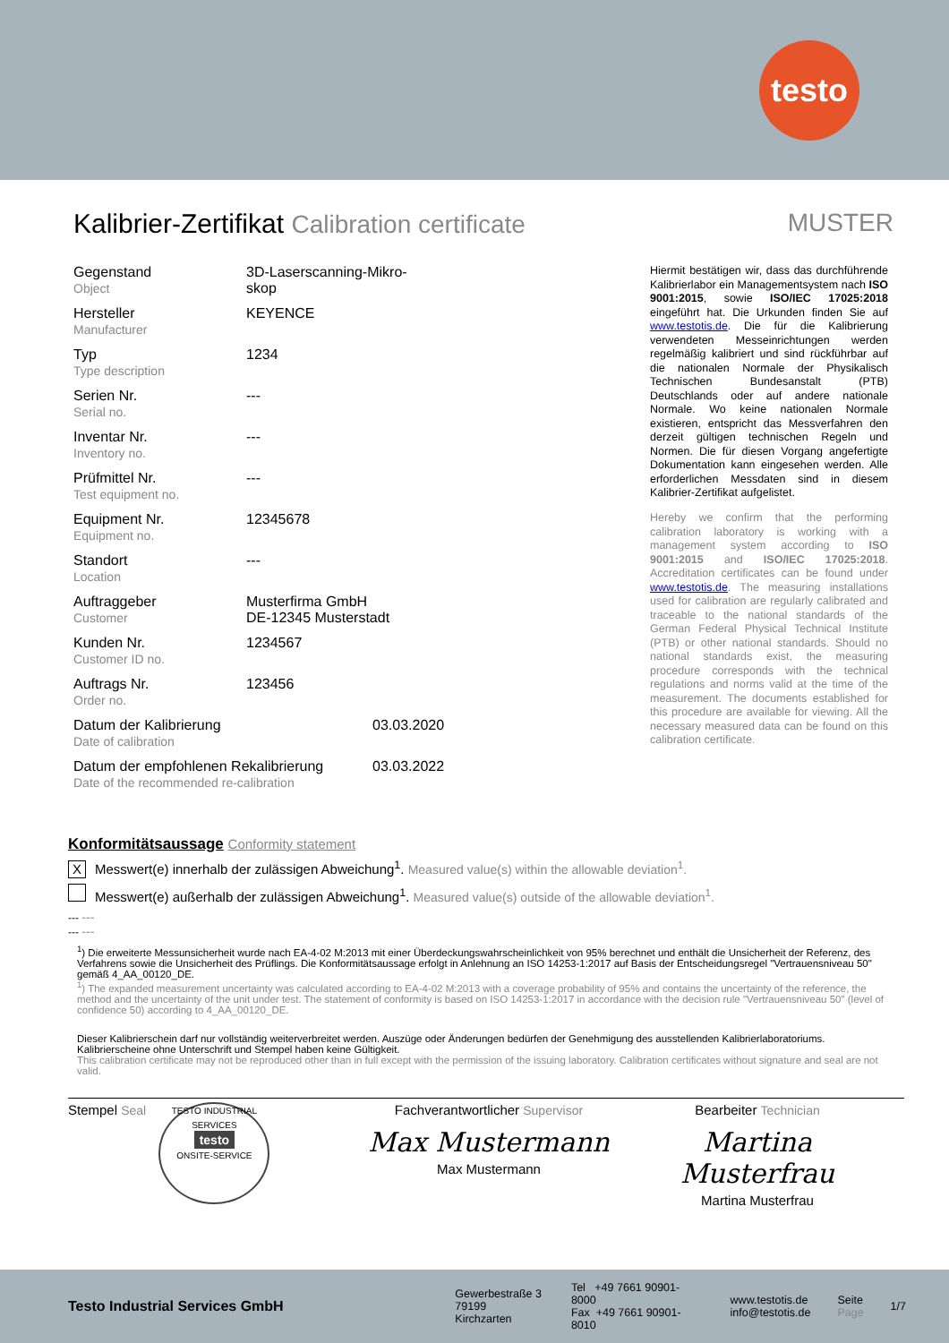testo
Kalibrier-Zertifikat Calibration certificate
MUSTER
Gegenstand
Object
3D-Laserscanning-Mikro-
skop
Hersteller
Manufacturer
KEYENCE
Typ
Type description
1234
Serien Nr.
Serial no.
---
Inventar Nr.
Inventory no.
---
Prüfmittel Nr.
Test equipment no.
---
Equipment Nr.
Equipment no.
12345678
Standort
Location
---
Auftraggeber
Customer
Musterfirma GmbH
DE-12345 Musterstadt
Kunden Nr.
Customer ID no.
1234567
Auftrags Nr.
Order no.
123456
Datum der Kalibrierung
Date of calibration
03.03.2020
Datum der empfohlenen Rekalibrierung
Date of the recommended re-calibration
03.03.2022
Hiermit bestätigen wir, dass das durchführende Kalibrierlabor ein Managementsystem nach ISO 9001:2015, sowie ISO/IEC 17025:2018 eingeführt hat. Die Urkunden finden Sie auf www.testotis.de. Die für die Kalibrierung verwendeten Messeinrichtungen werden regelmäßig kalibriert und sind rückführbar auf die nationalen Normale der Physikalisch Technischen Bundesanstalt (PTB) Deutschlands oder auf andere nationale Normale. Wo keine nationalen Normale existieren, entspricht das Messverfahren den derzeit gültigen technischen Regeln und Normen. Die für diesen Vorgang angefertigte Dokumentation kann eingesehen werden. Alle erforderlichen Messdaten sind in diesem Kalibrier-Zertifikat aufgelistet.
Hereby we confirm that the performing calibration laboratory is working with a management system according to ISO 9001:2015 and ISO/IEC 17025:2018. Accreditation certificates can be found under www.testotis.de. The measuring installations used for calibration are regularly calibrated and traceable to the national standards of the German Federal Physical Technical Institute (PTB) or other national standards. Should no national standards exist, the measuring procedure corresponds with the technical regulations and norms valid at the time of the measurement. The documents established for this procedure are available for viewing. All the necessary measured data can be found on this calibration certificate.
Konformitätsaussage Conformity statement
X Messwert(e) innerhalb der zulässigen Abweichung<sup>1</sup>. Measured value(s) within the allowable deviation<sup>1</sup>.
Messwert(e) außerhalb der zulässigen Abweichung<sup>1</sup>. Measured value(s) outside of the allowable deviation<sup>1</sup>.
--- ---
--- ---
<sup>1</sup>) Die erweiterte Messunsicherheit wurde nach EA-4-02 M:2013 mit einer Überdeckungswahrscheinlichkeit von 95% berechnet und enthält die Unsicherheit der Referenz, des Verfahrens sowie die Unsicherheit des Prüflings. Die Konformitätsaussage erfolgt in Anlehnung an ISO 14253-1:2017 auf Basis der Entscheidungsregel "Vertrauensniveau 50" gemäß 4_AA_00120_DE.
<sup>1</sup>) The expanded measurement uncertainty was calculated according to EA-4-02 M:2013 with a coverage probability of 95% and contains the uncertainty of the reference, the method and the uncertainty of the unit under test. The statement of conformity is based on ISO 14253-1:2017 in accordance with the decision rule "Vertrauensniveau 50" (level of confidence 50) according to 4_AA_00120_DE.
Dieser Kalibrierschein darf nur vollständig weiterverbreitet werden. Auszüge oder Änderungen bedürfen der Genehmigung des ausstellenden Kalibrierlaboratoriums. Kalibrierscheine ohne Unterschrift und Stempel haben keine Gültigkeit.
This calibration certificate may not be reproduced other than in full except with the permission of the issuing laboratory. Calibration certificates without signature and seal are not valid.
Stempel Seal TESTO INDUSTRIAL SERVICES
testo
ONSITE-SERVICE
Fachverantwortlicher Supervisor
Max Mustermann
Max Mustermann
Bearbeiter Technician
Martina Musterfrau
Martina Musterfrau
Testo Industrial Services GmbH
Gewerbestraße 3
79199 Kirchzarten
Tel +49 7661 90901-8000
Fax +49 7661 90901-8010
www.testotis.de
info@testotis.de
Seite
Page
1/7